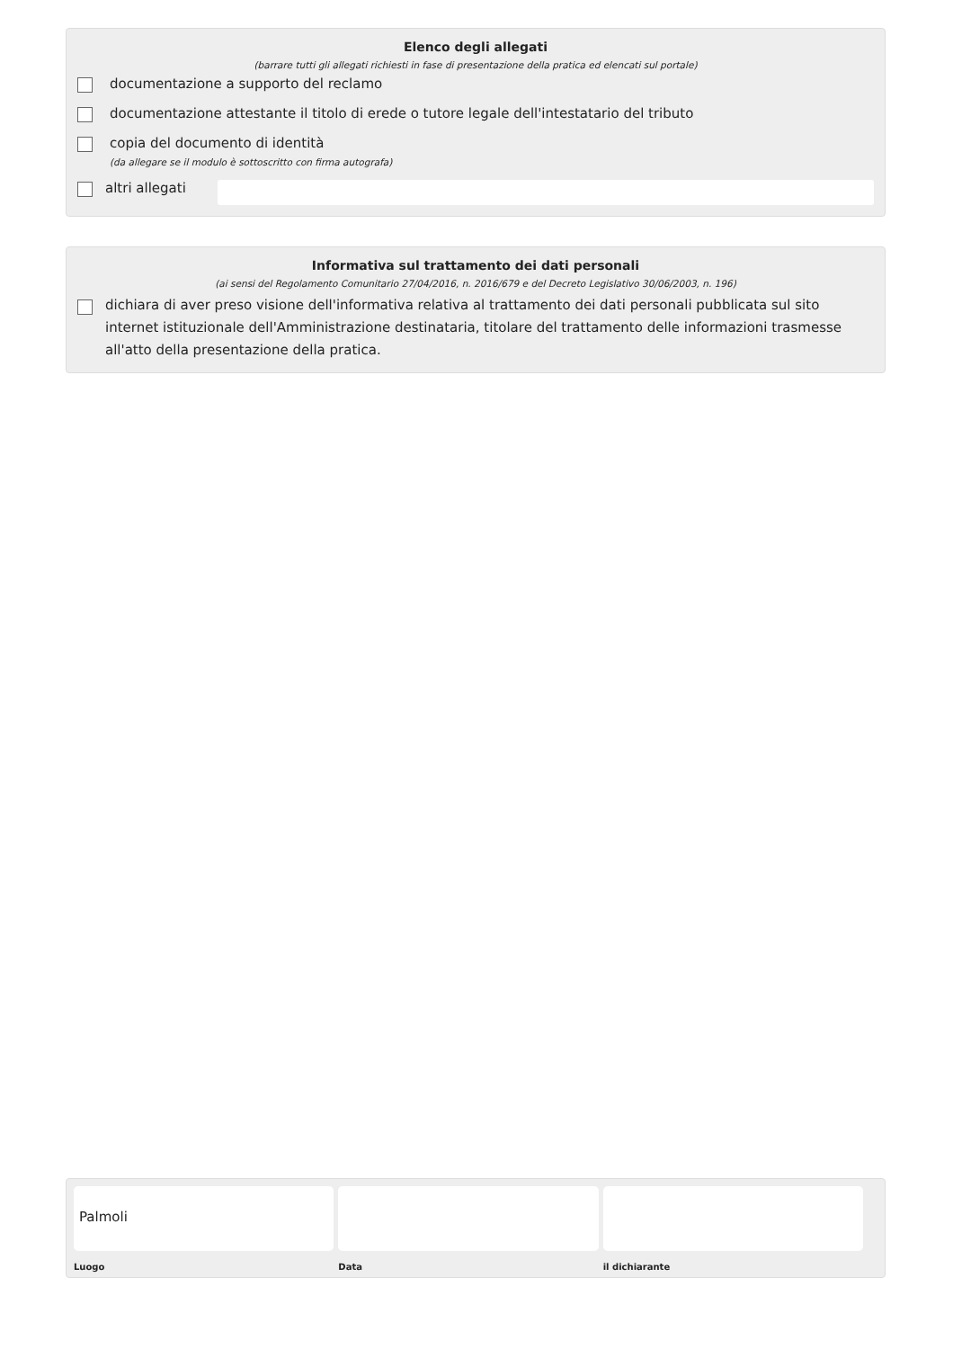Elenco degli allegati
(barrare tutti gli allegati richiesti in fase di presentazione della pratica ed elencati sul portale)
documentazione a supporto del reclamo
documentazione attestante il titolo di erede o tutore legale dell'intestatario del tributo
copia del documento di identità
(da allegare se il modulo è sottoscritto con firma autografa)
altri allegati
Informativa sul trattamento dei dati personali
(ai sensi del Regolamento Comunitario 27/04/2016, n. 2016/679 e del Decreto Legislativo 30/06/2003, n. 196)
dichiara di aver preso visione dell'informativa relativa al trattamento dei dati personali pubblicata sul sito internet istituzionale dell'Amministrazione destinataria, titolare del trattamento delle informazioni trasmesse all'atto della presentazione della pratica.
Palmoli
Luogo
Data il dichiarante